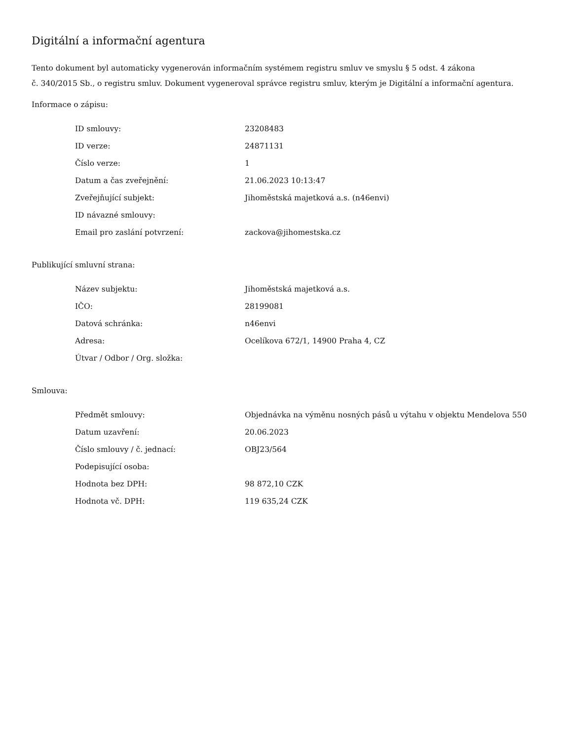Digitální a informační agentura
Tento dokument byl automaticky vygenerován informačním systémem registru smluv ve smyslu § 5 odst. 4 zákona
č. 340/2015 Sb., o registru smluv. Dokument vygeneroval správce registru smluv, kterým je Digitální a informační agentura.
Informace o zápisu:
| ID smlouvy: | 23208483 |
| ID verze: | 24871131 |
| Číslo verze: | 1 |
| Datum a čas zveřejnění: | 21.06.2023 10:13:47 |
| Zveřejňující subjekt: | Jihoměstská majetková a.s. (n46envi) |
| ID návazné smlouvy: | |
| Email pro zaslání potvrzení: | zackova@jihomestska.cz |
Publikující smluvní strana:
| Název subjektu: | Jihoměstská majetková a.s. |
| IČO: | 28199081 |
| Datová schránka: | n46envi |
| Adresa: | Ocelíkova 672/1, 14900 Praha 4, CZ |
| Útvar / Odbor / Org. složka: | |
Smlouva:
| Předmět smlouvy: | Objednávka na výměnu nosných pásů u výtahu v objektu Mendelova 550 |
| Datum uzavření: | 20.06.2023 |
| Číslo smlouvy / č. jednací: | OBJ23/564 |
| Podepisující osoba: | |
| Hodnota bez DPH: | 98 872,10 CZK |
| Hodnota vč. DPH: | 119 635,24 CZK |